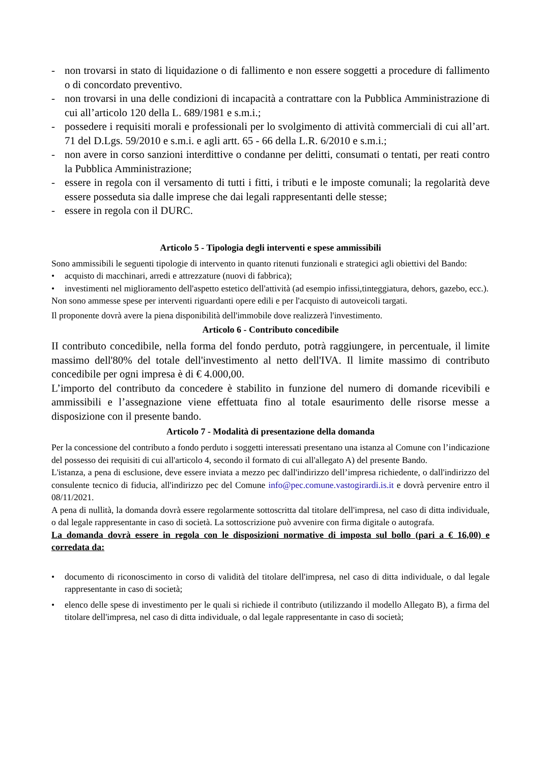- non trovarsi in stato di liquidazione o di fallimento e non essere soggetti a procedure di fallimento o di concordato preventivo.
- non trovarsi in una delle condizioni di incapacità a contrattare con la Pubblica Amministrazione di cui all’articolo 120 della L. 689/1981 e s.m.i.;
- possedere i requisiti morali e professionali per lo svolgimento di attività commerciali di cui all’art. 71 del D.Lgs. 59/2010 e s.m.i. e agli artt. 65 - 66 della L.R. 6/2010 e s.m.i.;
- non avere in corso sanzioni interdittive o condanne per delitti, consumati o tentati, per reati contro la Pubblica Amministrazione;
- essere in regola con il versamento di tutti i fitti, i tributi e le imposte comunali; la regolarità deve essere posseduta sia dalle imprese che dai legali rappresentanti delle stesse;
- essere in regola con il DURC.
Articolo 5 - Tipologia degli interventi e spese ammissibili
Sono ammissibili le seguenti tipologie di intervento in quanto ritenuti funzionali e strategici agli obiettivi del Bando:
• acquisto di macchinari, arredi e attrezzature (nuovi di fabbrica);
• investimenti nel miglioramento dell'aspetto estetico dell'attività (ad esempio infissi,tinteggiatura, dehors, gazebo, ecc.).
Non sono ammesse spese per interventi riguardanti opere edili e per l'acquisto di autoveicoli targati.
Il proponente dovrà avere la piena disponibilità dell'immobile dove realizzerà l'investimento.
Articolo 6 - Contributo concedibile
II contributo concedibile, nella forma del fondo perduto, potrà raggiungere, in percentuale, il limite massimo dell'80% del totale dell'investimento al netto dell'IVA. Il limite massimo di contributo concedibile per ogni impresa è di € 4.000,00.
L’importo del contributo da concedere è stabilito in funzione del numero di domande ricevibili e ammissibili e l’assegnazione viene effettuata fino al totale esaurimento delle risorse messe a disposizione con il presente bando.
Articolo 7 - Modalità di presentazione della domanda
Per la concessione del contributo a fondo perduto i soggetti interessati presentano una istanza al Comune con l’indicazione del possesso dei requisiti di cui all'articolo 4, secondo il formato di cui all'allegato A) del presente Bando.
L'istanza, a pena di esclusione, deve essere inviata a mezzo pec dall'indirizzo dell’impresa richiedente, o dall'indirizzo del consulente tecnico di fiducia, all'indirizzo pec del Comune info@pec.comune.vastogirardi.is.it e dovrà pervenire entro il 08/11/2021.
A pena di nullità, la domanda dovrà essere regolarmente sottoscritta dal titolare dell'impresa, nel caso di ditta individuale, o dal legale rappresentante in caso di società. La sottoscrizione può avvenire con firma digitale o autografa.
La domanda dovrà essere in regola con le disposizioni normative di imposta sul bollo (pari a € 16,00) e corredata da:
• documento di riconoscimento in corso di validità del titolare dell'impresa, nel caso di ditta individuale, o dal legale rappresentante in caso di società;
• elenco delle spese di investimento per le quali si richiede il contributo (utilizzando il modello Allegato B), a firma del titolare dell'impresa, nel caso di ditta individuale, o dal legale rappresentante in caso di società;